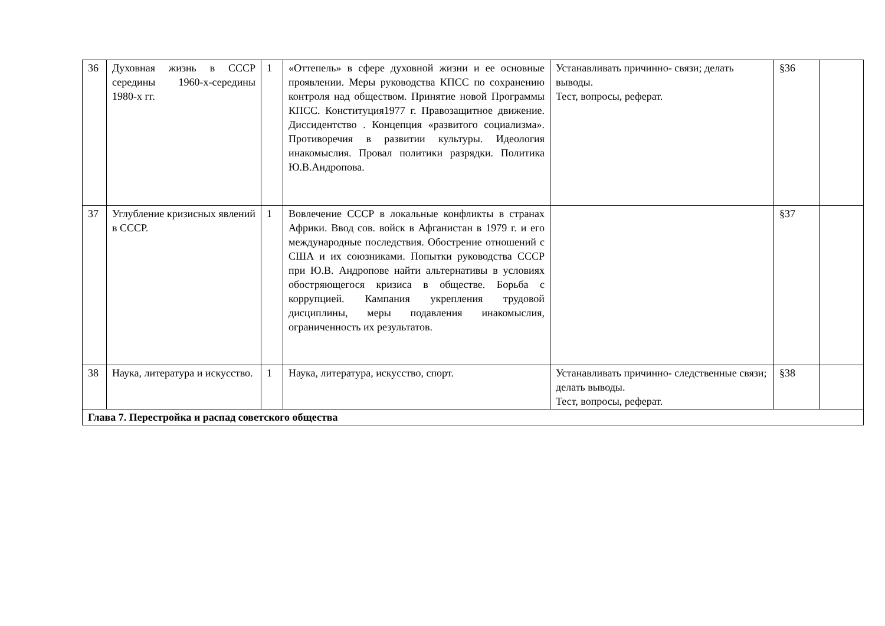| 36 | Духовная жизнь в СССР середины 1960-х-середины 1980-х гг. | 1 | «Оттепель» в сфере духовной жизни и ее основные проявлении. Меры руководства КПСС по сохранению контроля над обществом. Принятие новой Программы КПСС. Конституция1977 г. Правозащитное движение. Диссидентство . Концепция «развитого социализма». Противоречия в развитии культуры. Идеология инакомыслия. Провал политики разрядки. Политика Ю.В.Андропова. | Устанавливать причинно- связи; делать выводы. Тест, вопросы, реферат. | §36 | |
| 37 | Углубление кризисных явлений в СССР. | 1 | Вовлечение СССР в локальные конфликты в странах Африки. Ввод сов. войск в Афганистан в 1979 г. и его международные последствия. Обострение отношений с США и их союзниками. Попытки руководства СССР при Ю.В. Андропове найти альтернативы в условиях обостряющегося кризиса в обществе. Борьба с коррупцией. Кампания укрепления трудовой дисциплины, меры подавления инакомыслия, ограниченность их результатов. | | §37 | |
| 38 | Наука, литература и искусство. | 1 | Наука, литература, искусство, спорт. | Устанавливать причинно- следственные связи; делать выводы. Тест, вопросы, реферат. | §38 | |
| Глава 7. Перестройка и распад советского общества | | | | | | |